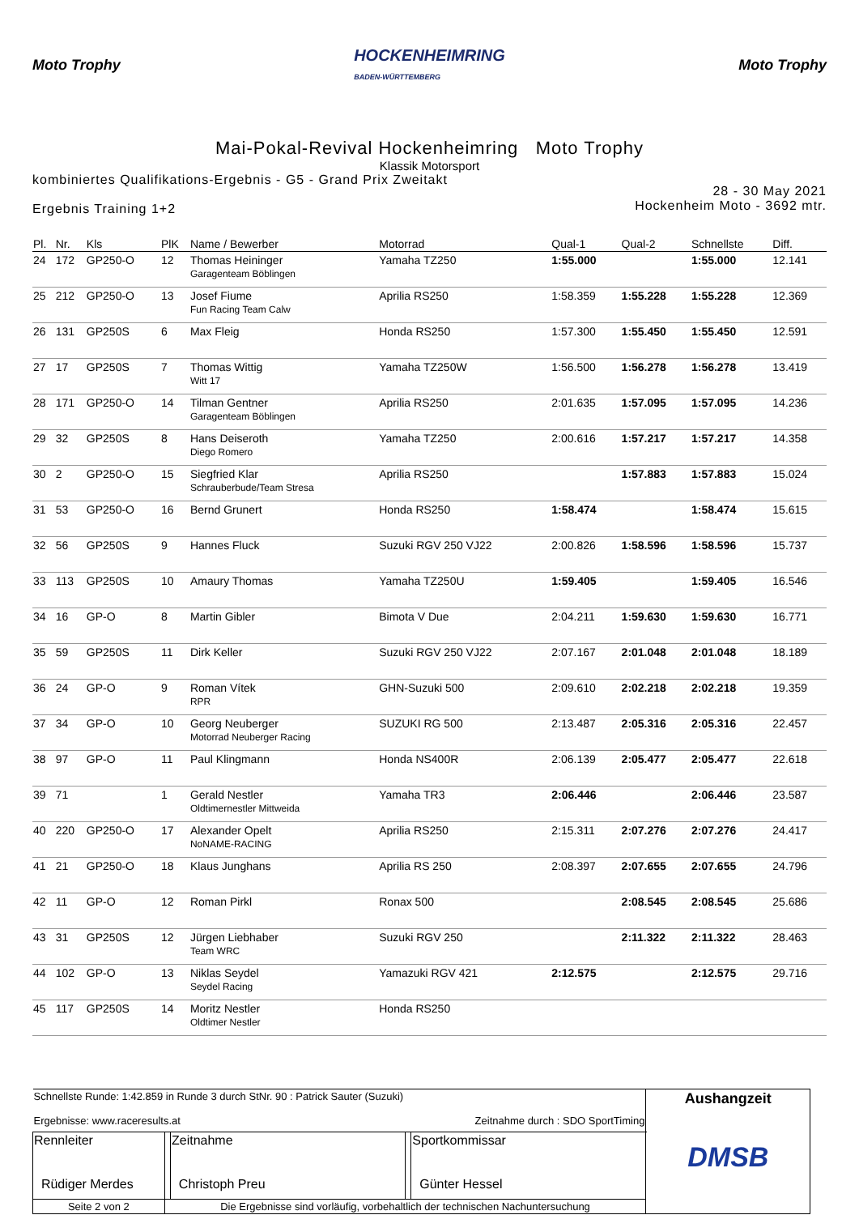Moto Trophy
HOCKENHEIMRING
BADEN-WÜRTTEMBERG
Moto Trophy
Mai-Pokal-Revival Hockenheimring Moto Trophy
Klassik Motorsport
kombiniertes Qualifikations-Ergebnis - G5 - Grand Prix Zweitakt
Ergebnis Training 1+2
28 - 30 May 2021
Hockenheim Moto - 3692 mtr.
| Pl. | Nr. | Kls | PlK | Name / Bewerber | Motorrad | Qual-1 | Qual-2 | Schnellste | Diff. |
| --- | --- | --- | --- | --- | --- | --- | --- | --- | --- |
| 24 | 172 | GP250-O | 12 | Thomas Heininger Garagenteam Böblingen | Yamaha TZ250 | 1:55.000 | | 1:55.000 | 12.141 |
| 25 | 212 | GP250-O | 13 | Josef Fiume Fun Racing Team Calw | Aprilia RS250 | 1:58.359 | 1:55.228 | 1:55.228 | 12.369 |
| 26 | 131 | GP250S | 6 | Max Fleig | Honda RS250 | 1:57.300 | 1:55.450 | 1:55.450 | 12.591 |
| 27 | 17 | GP250S | 7 | Thomas Wittig Witt 17 | Yamaha TZ250W | 1:56.500 | 1:56.278 | 1:56.278 | 13.419 |
| 28 | 171 | GP250-O | 14 | Tilman Gentner Garagenteam Böblingen | Aprilia RS250 | 2:01.635 | 1:57.095 | 1:57.095 | 14.236 |
| 29 | 32 | GP250S | 8 | Hans Deiseroth Diego Romero | Yamaha TZ250 | 2:00.616 | 1:57.217 | 1:57.217 | 14.358 |
| 30 | 2 | GP250-O | 15 | Siegfried Klar Schrauberbude/Team Stresa | Aprilia RS250 | | 1:57.883 | 1:57.883 | 15.024 |
| 31 | 53 | GP250-O | 16 | Bernd Grunert | Honda RS250 | 1:58.474 | | 1:58.474 | 15.615 |
| 32 | 56 | GP250S | 9 | Hannes Fluck | Suzuki RGV 250 VJ22 | 2:00.826 | 1:58.596 | 1:58.596 | 15.737 |
| 33 | 113 | GP250S | 10 | Amaury Thomas | Yamaha TZ250U | 1:59.405 | | 1:59.405 | 16.546 |
| 34 | 16 | GP-O | 8 | Martin Gibler | Bimota V Due | 2:04.211 | 1:59.630 | 1:59.630 | 16.771 |
| 35 | 59 | GP250S | 11 | Dirk Keller | Suzuki RGV 250 VJ22 | 2:07.167 | 2:01.048 | 2:01.048 | 18.189 |
| 36 | 24 | GP-O | 9 | Roman Vítek RPR | GHN-Suzuki 500 | 2:09.610 | 2:02.218 | 2:02.218 | 19.359 |
| 37 | 34 | GP-O | 10 | Georg Neuberger Motorrad Neuberger Racing | SUZUKI RG 500 | 2:13.487 | 2:05.316 | 2:05.316 | 22.457 |
| 38 | 97 | GP-O | 11 | Paul Klingmann | Honda NS400R | 2:06.139 | 2:05.477 | 2:05.477 | 22.618 |
| 39 | 71 | | 1 | Gerald Nestler Oldtimernestler Mittweida | Yamaha TR3 | 2:06.446 | | 2:06.446 | 23.587 |
| 40 | 220 | GP250-O | 17 | Alexander Opelt NoNAME-RACING | Aprilia RS250 | 2:15.311 | 2:07.276 | 2:07.276 | 24.417 |
| 41 | 21 | GP250-O | 18 | Klaus Junghans | Aprilia RS 250 | 2:08.397 | 2:07.655 | 2:07.655 | 24.796 |
| 42 | 11 | GP-O | 12 | Roman Pirkl | Ronax 500 | | 2:08.545 | 2:08.545 | 25.686 |
| 43 | 31 | GP250S | 12 | Jürgen Liebhaber Team WRC | Suzuki RGV 250 | | 2:11.322 | 2:11.322 | 28.463 |
| 44 | 102 | GP-O | 13 | Niklas Seydel Seydel Racing | Yamazuki RGV 421 | 2:12.575 | | 2:12.575 | 29.716 |
| 45 | 117 | GP250S | 14 | Moritz Nestler Oldtimer Nestler | Honda RS250 | | | | |
| Schnellste Runde: 1:42.859 in Runde 3 durch StNr. 90 : Patrick Sauter (Suzuki) Ergebnisse: www.raceresults.at Zeitnahme durch : SDO SportTiming | | | | | Aushangzeit DMSB |
| Rennleiter Rüdiger Merdes | | Zeitnahme Christoph Preu | | Sportkommissar Günter Hessel | |
| Seite 2 von 2 | Die Ergebnisse sind vorläufig, vorbehaltlich der technischen Nachuntersuchung | | | | |